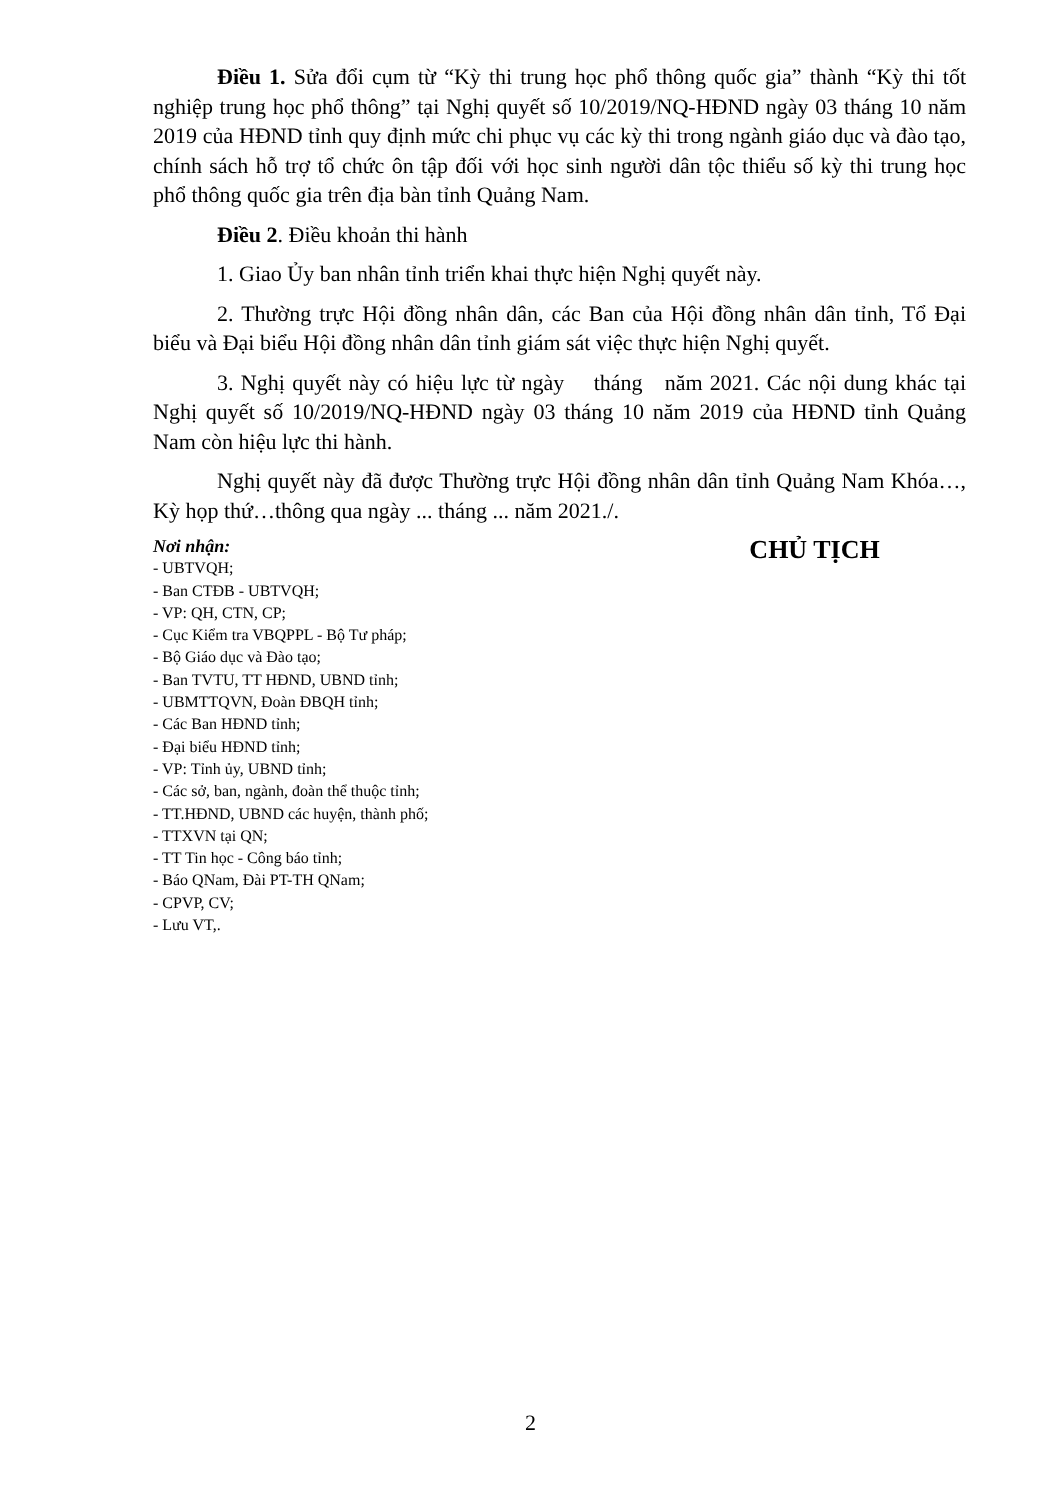Điều 1. Sửa đổi cụm từ “Kỳ thi trung học phổ thông quốc gia” thành “Kỳ thi tốt nghiệp trung học phổ thông” tại Nghị quyết số 10/2019/NQ-HĐND ngày 03 tháng 10 năm 2019 của HĐND tỉnh quy định mức chi phục vụ các kỳ thi trong ngành giáo dục và đào tạo, chính sách hỗ trợ tổ chức ôn tập đối với học sinh người dân tộc thiểu số kỳ thi trung học phổ thông quốc gia trên địa bàn tỉnh Quảng Nam.
Điều 2. Điều khoản thi hành
1. Giao Ủy ban nhân tỉnh triển khai thực hiện Nghị quyết này.
2. Thường trực Hội đồng nhân dân, các Ban của Hội đồng nhân dân tỉnh, Tổ Đại biểu và Đại biểu Hội đồng nhân dân tỉnh giám sát việc thực hiện Nghị quyết.
3. Nghị quyết này có hiệu lực từ ngày tháng năm 2021. Các nội dung khác tại Nghị quyết số 10/2019/NQ-HĐND ngày 03 tháng 10 năm 2019 của HĐND tỉnh Quảng Nam còn hiệu lực thi hành.
Nghị quyết này đã được Thường trực Hội đồng nhân dân tỉnh Quảng Nam Khóa…, Kỳ họp thứ…thông qua ngày ... tháng ... năm 2021./.
Nơi nhận:
- UBTVQH;
- Ban CTĐB - UBTVQH;
- VP: QH, CTN, CP;
- Cục Kiểm tra VBQPPL - Bộ Tư pháp;
- Bộ Giáo dục và Đào tạo;
- Ban TVTU, TT HĐND, UBND tỉnh;
- UBMTTQVN, Đoàn ĐBQH tỉnh;
- Các Ban HĐND tỉnh;
- Đại biểu HĐND tỉnh;
- VP: Tỉnh ủy, UBND tỉnh;
- Các sở, ban, ngành, đoàn thể thuộc tỉnh;
- TT.HĐND, UBND các huyện, thành phố;
- TTXVN tại QN;
- TT Tin học - Công báo tỉnh;
- Báo QNam, Đài PT-TH QNam;
- CPVP, CV;
- Lưu VT,.
CHỦ TỊCH
2